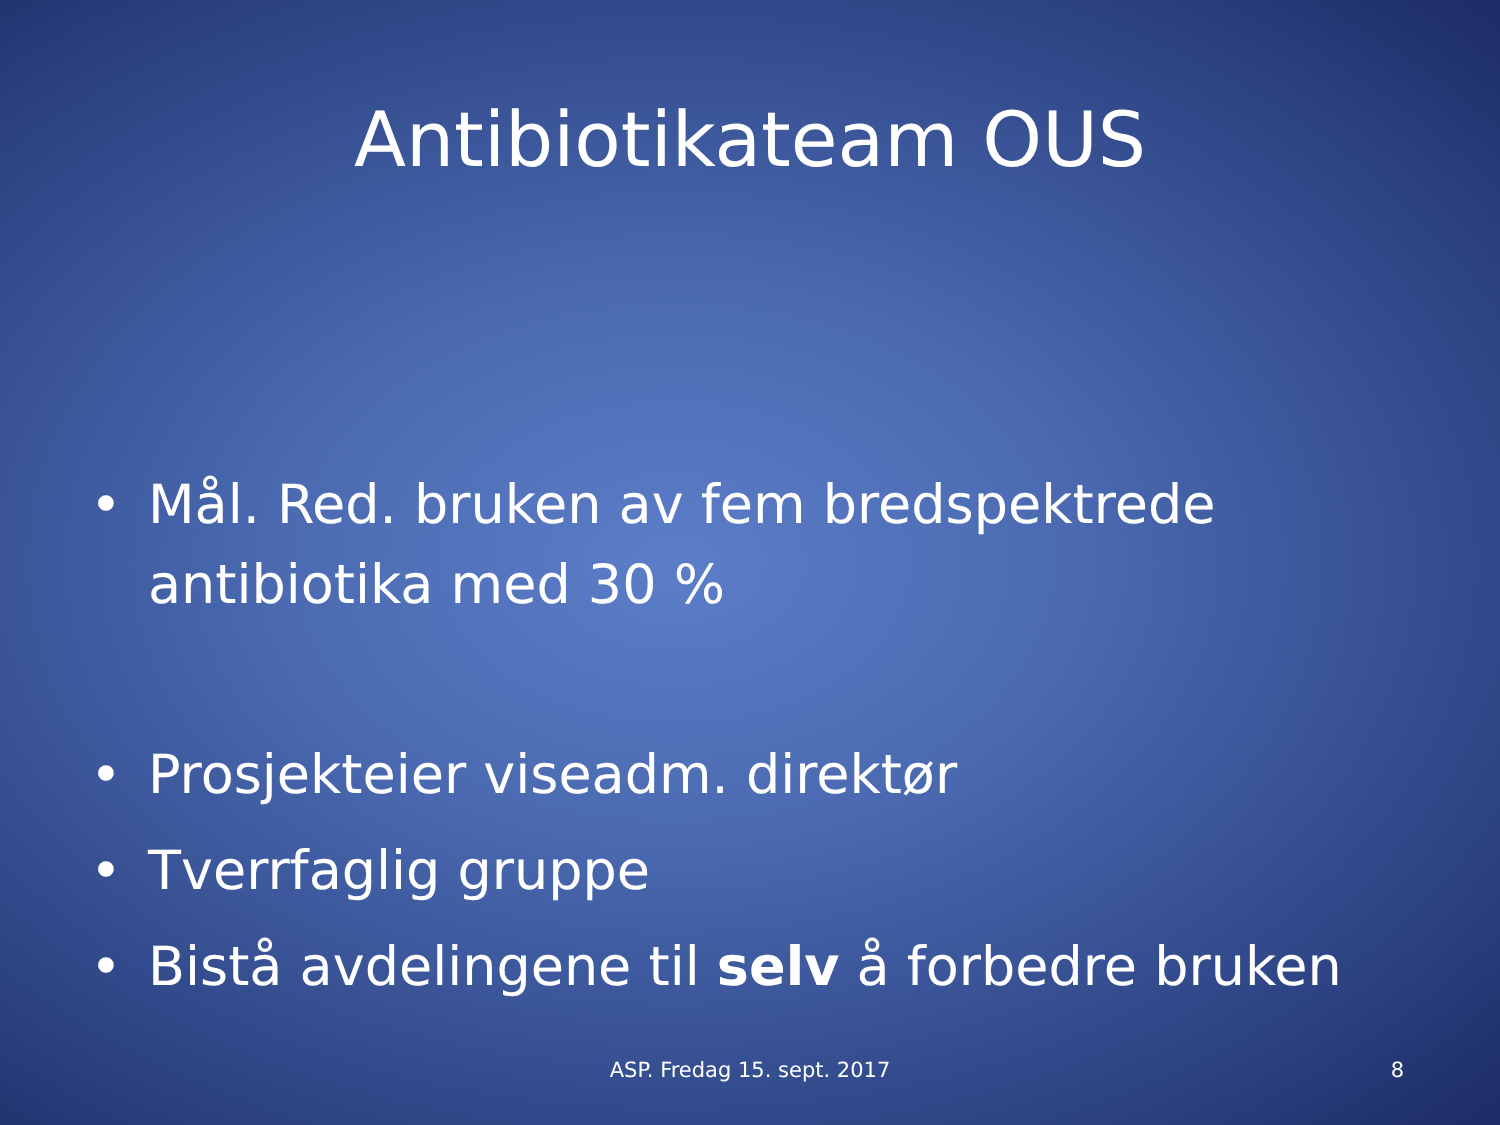Antibiotikateam OUS
• Mål. Red. bruken av fem bredspektrede antibiotika med 30 %
• Prosjekteier viseadm. direktør
• Tverrfaglig gruppe
• Bistå avdelingene til selv å forbedre bruken
ASP. Fredag 15. sept. 2017 8